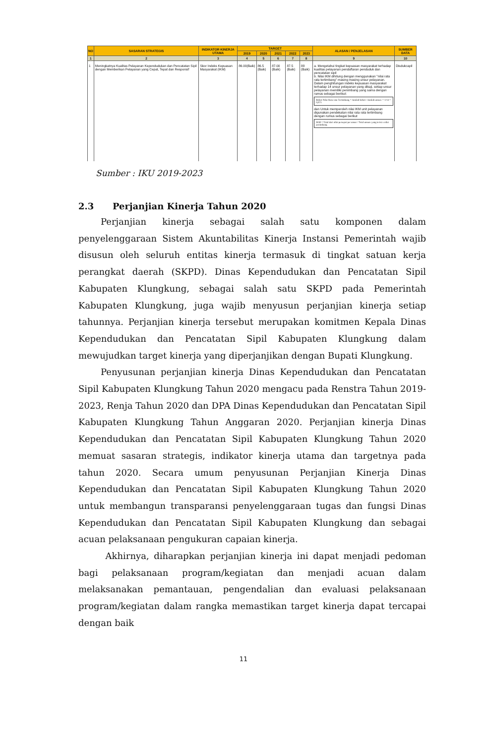| NO | SASARAN STRATEGIS | INDIKATOR KINERJA UTAMA | TARGET | | | | | ALASAN / PENJELASAN | SUMBER DATA |
| --- | --- | --- | --- | --- | --- | --- | --- | --- | --- |
| | | | 2019 | 2020 | 2021 | 2022 | 2023 | | |
| 1 | 2 | 3 | 4 | 5 | 6 | 7 | 8 | 9 | 10 |
| 1 | Meningkatnya Kualitas Pelayanan Kependudukan dan Pencatatan Sipil dengan Memberikan Pelayanan yang Cepat, Tepat dan Responsif | Skor Indeks Kepuasan Masyarakat (IKM) | 86.00(Baik) | 86.5 (Baik) | 87.00 (Baik) | 87.5 (Baik) | 88 (Baik) | a. Mengetahui tingkat kepuasan masyarakat terhadap kualitas pelayanan pendaftaran penduduk dan pencatatan sipil b. Nilai IKM dihitung dengan menggunakan "nilai rata rata tertimbang" masing masing unsur pelayanan. Dalam penghitungan indeks kepuasan masyarakat terhadap 14 unsur pelayanan yang dikaji, setiap unsur pelayanan memiliki penimbang yang sama dengan rumus sebagai berikut: Bobot Nilai Rata-rata Tertimbang = Jumlah bobot / Jumlah unsure = 1/14 = 0,071 dan Untuk memperoleh nilai IKM unit pelayanan digunakan pendekatan nilai rata rata tertimbang dengan rumus sebagai berikut IKM = Total dari nilai persepsi per unsur / Total unsure yang terisi x nilai penimbang | Disdukcapil |
Sumber : IKU 2019-2023
2.3 Perjanjian Kinerja Tahun 2020
Perjanjian kinerja sebagai salah satu komponen dalam penyelenggaraan Sistem Akuntabilitas Kinerja Instansi Pemerintah wajib disusun oleh seluruh entitas kinerja termasuk di tingkat satuan kerja perangkat daerah (SKPD). Dinas Kependudukan dan Pencatatan Sipil Kabupaten Klungkung, sebagai salah satu SKPD pada Pemerintah Kabupaten Klungkung, juga wajib menyusun perjanjian kinerja setiap tahunnya. Perjanjian kinerja tersebut merupakan komitmen Kepala Dinas Kependudukan dan Pencatatan Sipil Kabupaten Klungkung dalam mewujudkan target kinerja yang diperjanjikan dengan Bupati Klungkung.
Penyusunan perjanjian kinerja Dinas Kependudukan dan Pencatatan Sipil Kabupaten Klungkung Tahun 2020 mengacu pada Renstra Tahun 2019-2023, Renja Tahun 2020 dan DPA Dinas Kependudukan dan Pencatatan Sipil Kabupaten Klungkung Tahun Anggaran 2020. Perjanjian kinerja Dinas Kependudukan dan Pencatatan Sipil Kabupaten Klungkung Tahun 2020 memuat sasaran strategis, indikator kinerja utama dan targetnya pada tahun 2020. Secara umum penyusunan Perjanjian Kinerja Dinas Kependudukan dan Pencatatan Sipil Kabupaten Klungkung Tahun 2020 untuk membangun transparansi penyelenggaraan tugas dan fungsi Dinas Kependudukan dan Pencatatan Sipil Kabupaten Klungkung dan sebagai acuan pelaksanaan pengukuran capaian kinerja.
Akhirnya, diharapkan perjanjian kinerja ini dapat menjadi pedoman bagi pelaksanaan program/kegiatan dan menjadi acuan dalam melaksanakan pemantauan, pengendalian dan evaluasi pelaksanaan program/kegiatan dalam rangka memastikan target kinerja dapat tercapai dengan baik
11